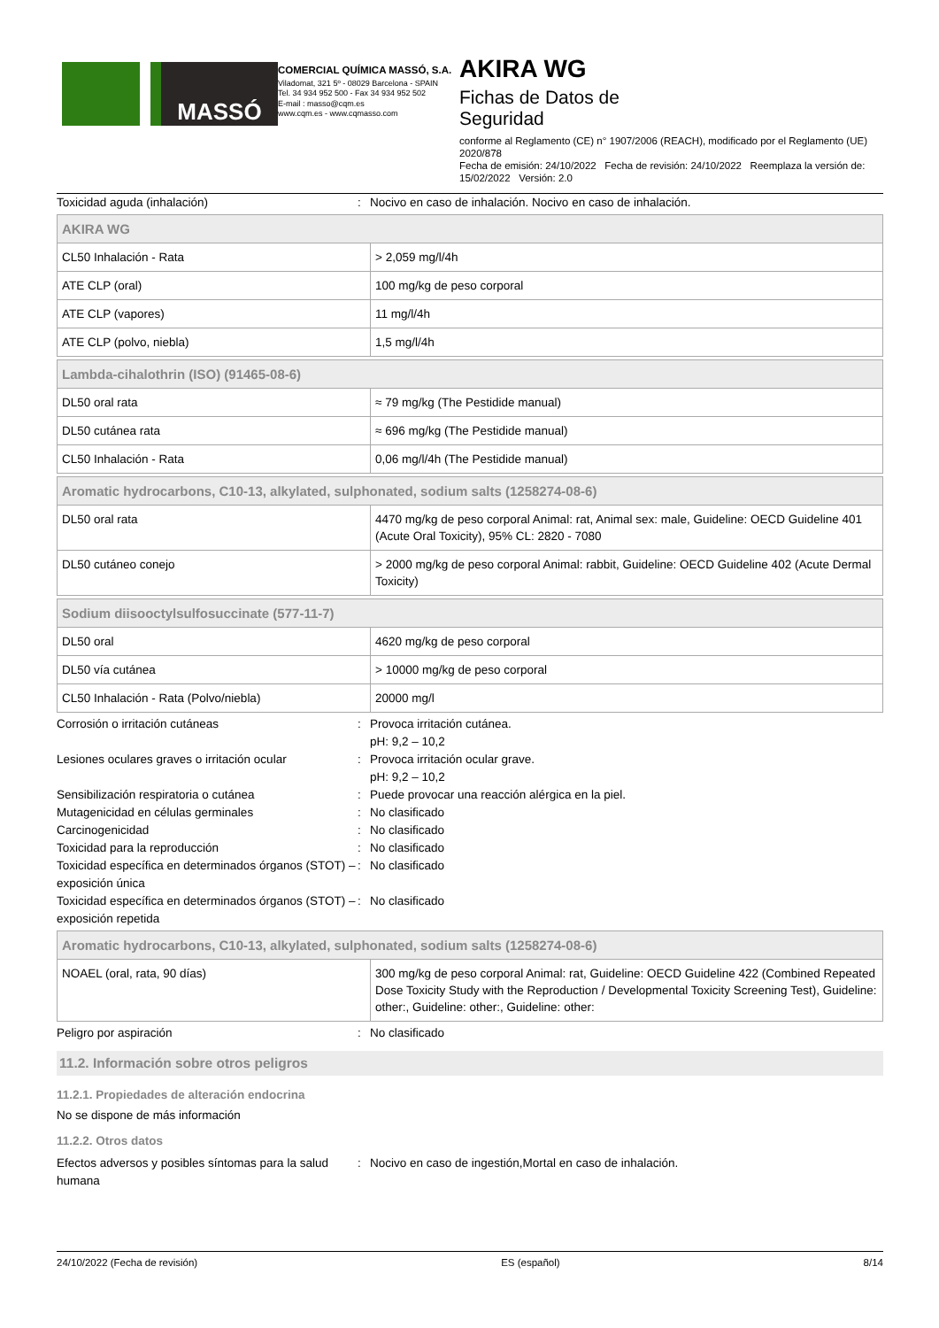MASSÓ
COMERCIAL QUÍMICA MASSÓ, S.A.
Viladomat, 321 5º - 08029 Barcelona - SPAIN
Tel. 34 934 952 500 - Fax 34 934 952 502
E-mail : masso@cqm.es
www.cqm.es - www.cqmasso.com
AKIRA WG
Fichas de Datos de
Seguridad
conforme al Reglamento (CE) n° 1907/2006 (REACH), modificado por el Reglamento (UE) 2020/878
Fecha de emisión: 24/10/2022 Fecha de revisión: 24/10/2022 Reemplaza la versión de: 15/02/2022 Versión: 2.0
Toxicidad aguda (inhalación): Nocivo en caso de inhalación. Nocivo en caso de inhalación.
| AKIRA WG | |
| CL50 Inhalación - Rata | > 2,059 mg/l/4h |
| ATE CLP (oral) | 100 mg/kg de peso corporal |
| ATE CLP (vapores) | 11 mg/l/4h |
| ATE CLP (polvo, niebla) | 1,5 mg/l/4h |
| Lambda-cihalothrin (ISO) (91465-08-6) | |
| DL50 oral rata | ≈ 79 mg/kg (The Pestidide manual) |
| DL50 cutánea rata | ≈ 696 mg/kg (The Pestidide manual) |
| CL50 Inhalación - Rata | 0,06 mg/l/4h (The Pestidide manual) |
| Aromatic hydrocarbons, C10-13, alkylated, sulphonated, sodium salts (1258274-08-6) | |
| DL50 oral rata | 4470 mg/kg de peso corporal Animal: rat, Animal sex: male, Guideline: OECD Guideline 401 (Acute Oral Toxicity), 95% CL: 2820 - 7080 |
| DL50 cutáneo conejo | > 2000 mg/kg de peso corporal Animal: rabbit, Guideline: OECD Guideline 402 (Acute Dermal Toxicity) |
| Sodium diisooctylsulfosuccinate (577-11-7) | |
| DL50 oral | 4620 mg/kg de peso corporal |
| DL50 vía cutánea | > 10000 mg/kg de peso corporal |
| CL50 Inhalación - Rata (Polvo/niebla) | 20000 mg/l |
Corrosión o irritación cutáneas: Provoca irritación cutánea.
pH: 9,2 – 10,2
Lesiones oculares graves o irritación ocular: Provoca irritación ocular grave.
pH: 9,2 – 10,2
Sensibilización respiratoria o cutánea: Puede provocar una reacción alérgica en la piel.
Mutagenicidad en células germinales: No clasificado
Carcinogenicidad: No clasificado
Toxicidad para la reproducción: No clasificado
Toxicidad específica en determinados órganos (STOT) – exposición única: No clasificado
Toxicidad específica en determinados órganos (STOT) – exposición repetida: No clasificado
| Aromatic hydrocarbons, C10-13, alkylated, sulphonated, sodium salts (1258274-08-6) | |
| NOAEL (oral, rata, 90 días) | 300 mg/kg de peso corporal Animal: rat, Guideline: OECD Guideline 422 (Combined Repeated Dose Toxicity Study with the Reproduction / Developmental Toxicity Screening Test), Guideline: other:, Guideline: other:, Guideline: other: |
Peligro por aspiración: No clasificado
11.2. Información sobre otros peligros
11.2.1. Propiedades de alteración endocrina
No se dispone de más información
11.2.2. Otros datos
Efectos adversos y posibles síntomas para la salud humana: Nocivo en caso de ingestión,Mortal en caso de inhalación.
24/10/2022 (Fecha de revisión) ES (español) 8/14